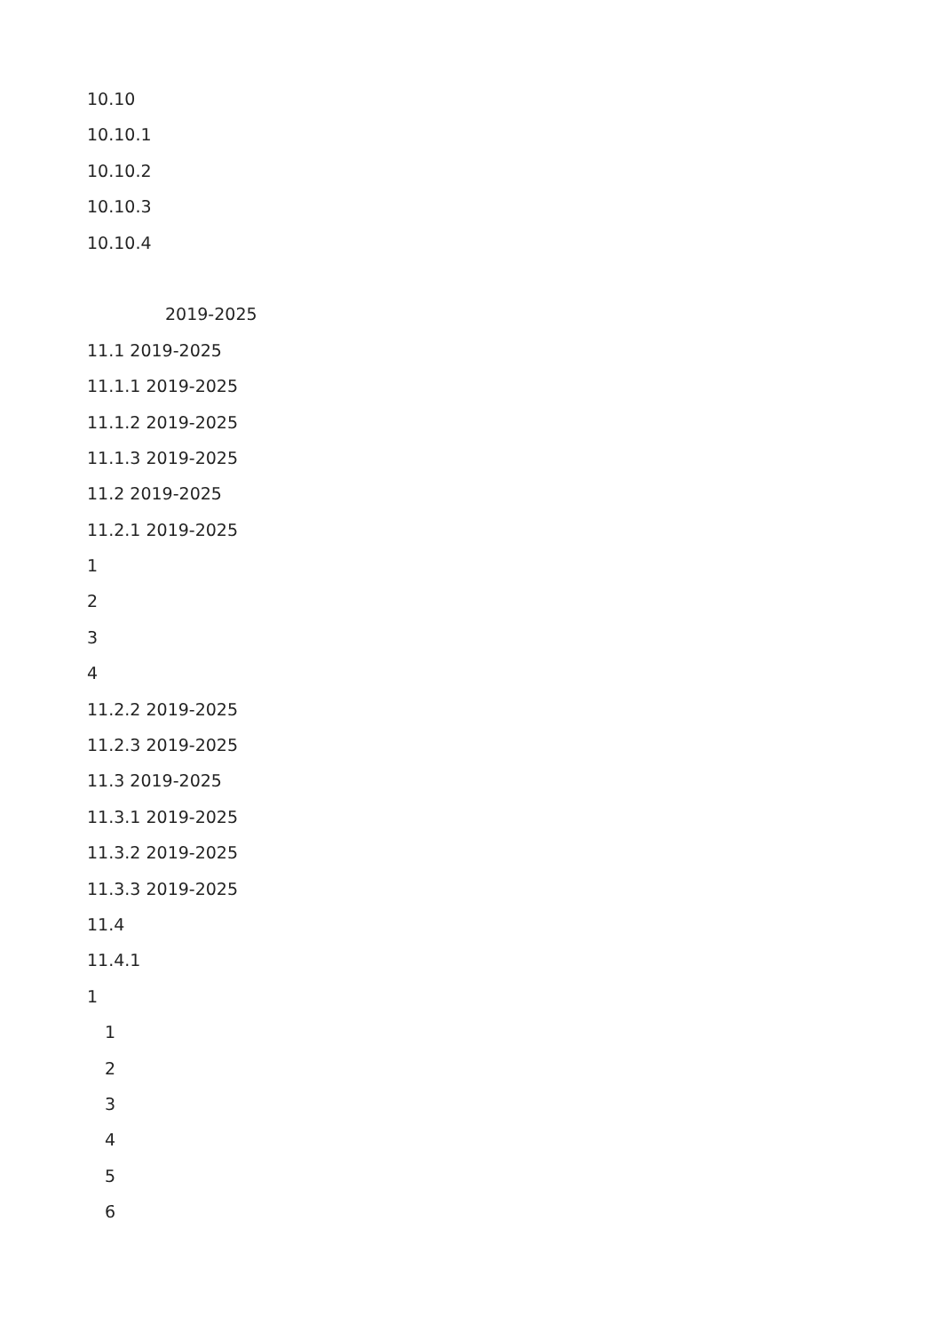10.10
10.10.1
10.10.2
10.10.3
10.10.4
2019-2025
11.1 2019-2025
11.1.1 2019-2025
11.1.2 2019-2025
11.1.3 2019-2025
11.2 2019-2025
11.2.1 2019-2025
1
2
3
4
11.2.2 2019-2025
11.2.3 2019-2025
11.3 2019-2025
11.3.1 2019-2025
11.3.2 2019-2025
11.3.3 2019-2025
11.4
11.4.1
1
1
2
3
4
5
6